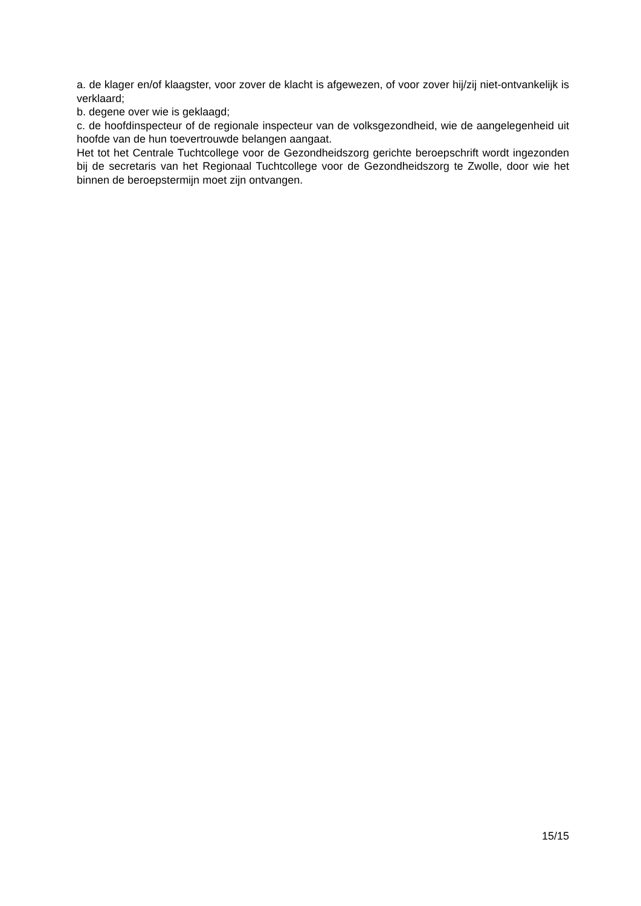a. de klager en/of klaagster, voor zover de klacht is afgewezen, of voor zover hij/zij niet-ontvankelijk is verklaard;
b. degene over wie is geklaagd;
c. de hoofdinspecteur of de regionale inspecteur van de volksgezondheid, wie de aangelegenheid uit hoofde van de hun toevertrouwde belangen aangaat.
Het tot het Centrale Tuchtcollege voor de Gezondheidszorg gerichte beroepschrift wordt ingezonden bij de secretaris van het Regionaal Tuchtcollege voor de Gezondheidszorg te Zwolle, door wie het binnen de beroepstermijn moet zijn ontvangen.
15/15